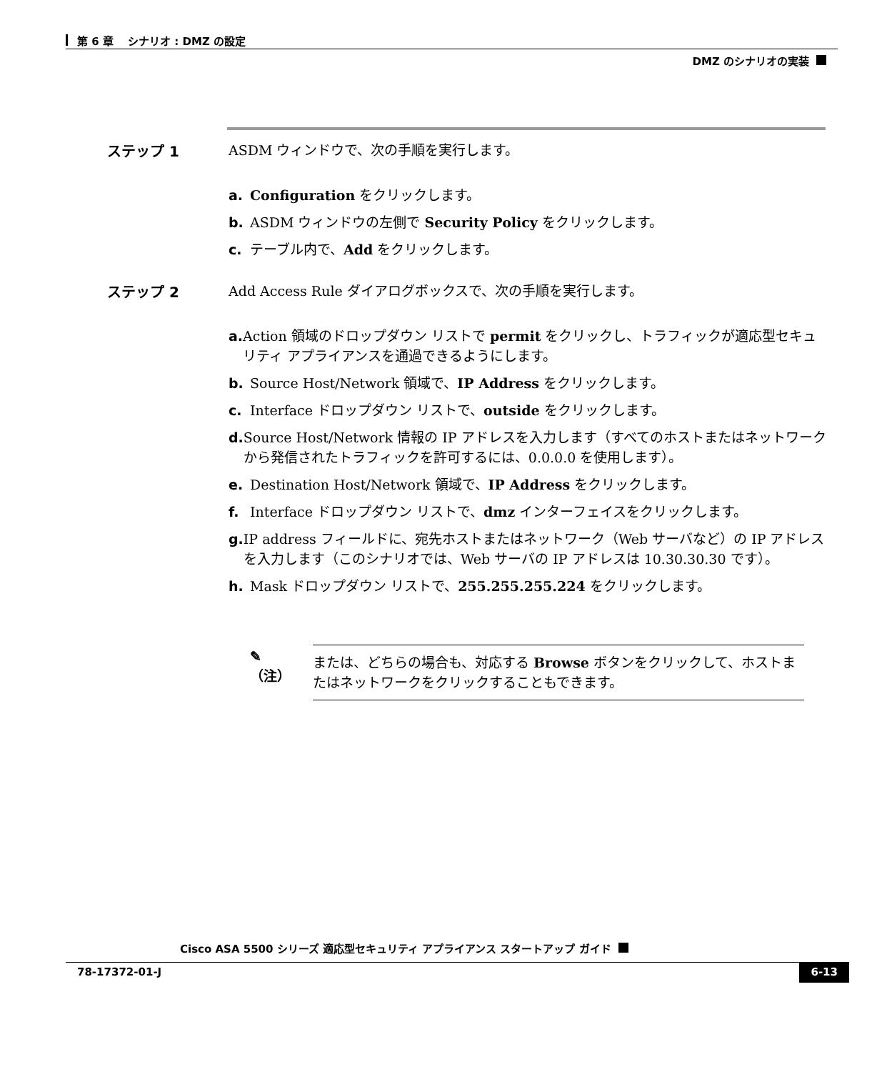第 6 章　 シナリオ : DMZ の設定
DMZ のシナリオの実装
ステップ 1 ASDM ウィンドウで、次の手順を実行します。
a. Configuration をクリックします。
b. ASDM ウィンドウの左側で Security Policy をクリックします。
c. テーブル内で、Add をクリックします。
ステップ 2 Add Access Rule ダイアログボックスで、次の手順を実行します。
a. Action 領域のドロップダウン リストで permit をクリックし、トラフィックが適応型セキュリティ アプライアンスを通過できるようにします。
b. Source Host/Network 領域で、IP Address をクリックします。
c. Interface ドロップダウン リストで、outside をクリックします。
d. Source Host/Network 情報の IP アドレスを入力します（すべてのホストまたはネットワークから発信されたトラフィックを許可するには、0.0.0.0 を使用します）。
e. Destination Host/Network 領域で、IP Address をクリックします。
f. Interface ドロップダウン リストで、dmz インターフェイスをクリックします。
g. IP address フィールドに、宛先ホストまたはネットワーク（Web サーバなど）の IP アドレスを入力します（このシナリオでは、Web サーバの IP アドレスは 10.30.30.30 です）。
h. Mask ドロップダウン リストで、255.255.255.224 をクリックします。
✎
（注）
または、どちらの場合も、対応する Browse ボタンをクリックして、ホストまたはネットワークをクリックすることもできます。
Cisco ASA 5500 シリーズ 適応型セキュリティ アプライアンス スタートアップ ガイド
78-17372-01-J 6-13